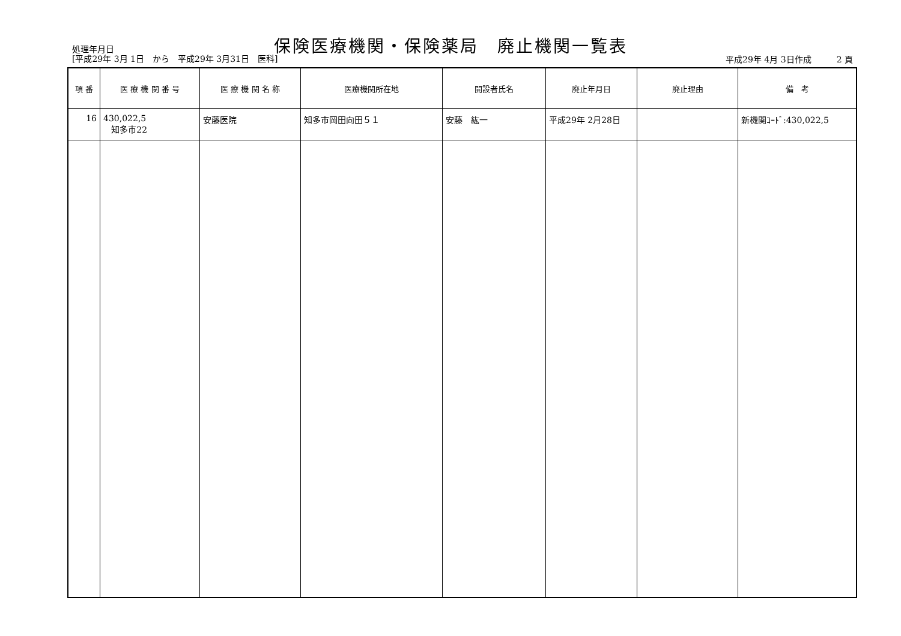処理年月日
[平成29年 3月 1日　から　平成29年 3月31日　医科]
保険医療機関・保険薬局　廃止機関一覧表
平成29年 4月 3日作成　　　2 頁
| 項 番 | 医 療 機 関 番 号 | 医 療 機 関 名 称 | 医療機関所在地 | 開設者氏名 | 廃止年月日 | 廃止理由 | 備 考 |
| --- | --- | --- | --- | --- | --- | --- | --- |
| 16 | 430,022,5 知多市22 | 安藤医院 | 知多市岡田向田５１ | 安藤 紘一 | 平成29年 2月28日 | | 新機関ｺｰﾄﾞ:430,022,5 |